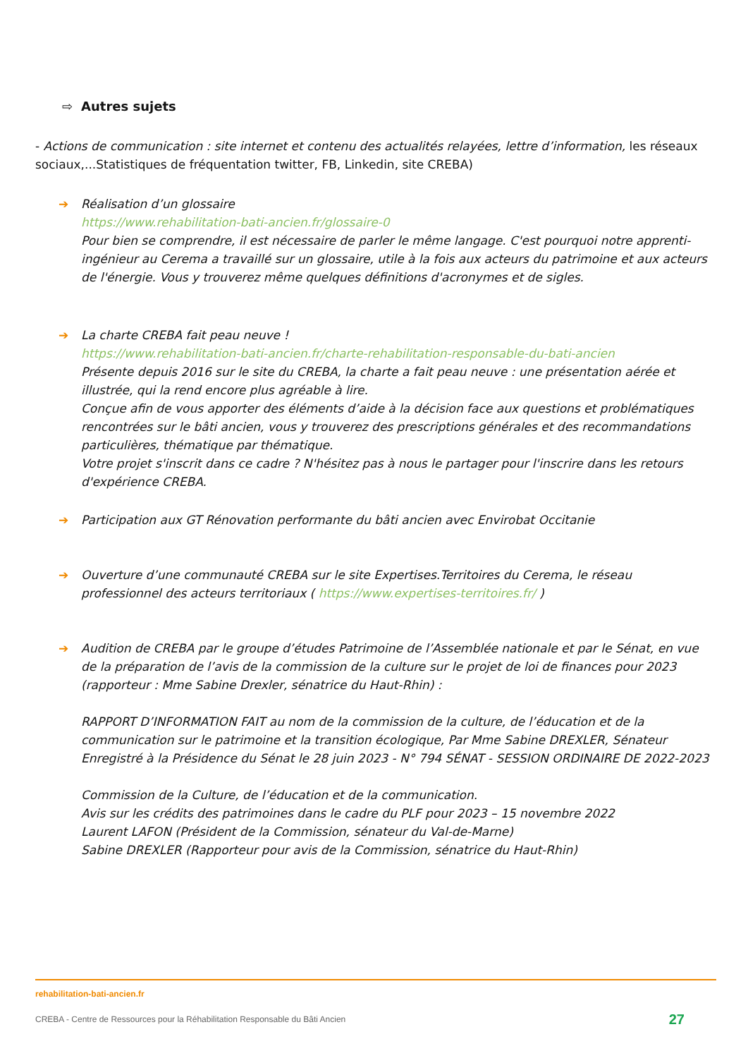⇨ Autres sujets
- Actions de communication : site internet et contenu des actualités relayées, lettre d’information, les réseaux sociaux,...Statistiques de fréquentation twitter, FB, Linkedin, site CREBA)
➔ Réalisation d’un glossaire
https://www.rehabilitation-bati-ancien.fr/glossaire-0
Pour bien se comprendre, il est nécessaire de parler le même langage. C'est pourquoi notre apprenti-ingénieur au Cerema a travaillé sur un glossaire, utile à la fois aux acteurs du patrimoine et aux acteurs de l'énergie. Vous y trouverez même quelques définitions d'acronymes et de sigles.
➔ La charte CREBA fait peau neuve !
https://www.rehabilitation-bati-ancien.fr/charte-rehabilitation-responsable-du-bati-ancien
Présente depuis 2016 sur le site du CREBA, la charte a fait peau neuve : une présentation aérée et illustrée, qui la rend encore plus agréable à lire.
Conçue afin de vous apporter des éléments d’aide à la décision face aux questions et problématiques rencontrées sur le bâti ancien, vous y trouverez des prescriptions générales et des recommandations particulières, thématique par thématique.
Votre projet s'inscrit dans ce cadre ? N'hésitez pas à nous le partager pour l'inscrire dans les retours d'expérience CREBA.
➔ Participation aux GT Rénovation performante du bâti ancien avec Envirobat Occitanie
➔ Ouverture d’une communauté CREBA sur le site Expertises.Territoires du Cerema, le réseau professionnel des acteurs territoriaux ( https://www.expertises-territoires.fr/ )
➔ Audition de CREBA par le groupe d’études Patrimoine de l’Assemblée nationale et par le Sénat, en vue de la préparation de l’avis de la commission de la culture sur le projet de loi de finances pour 2023 (rapporteur : Mme Sabine Drexler, sénatrice du Haut-Rhin) :
RAPPORT D’INFORMATION FAIT au nom de la commission de la culture, de l’éducation et de la communication sur le patrimoine et la transition écologique, Par Mme Sabine DREXLER, Sénateur Enregistré à la Présidence du Sénat le 28 juin 2023 - N° 794 SÉNAT - SESSION ORDINAIRE DE 2022-2023
Commission de la Culture, de l’éducation et de la communication.
Avis sur les crédits des patrimoines dans le cadre du PLF pour 2023 – 15 novembre 2022
Laurent LAFON (Président de la Commission, sénateur du Val-de-Marne)
Sabine DREXLER (Rapporteur pour avis de la Commission, sénatrice du Haut-Rhin)
rehabilitation-bati-ancien.fr
CREBA - Centre de Ressources pour la Réhabilitation Responsable du Bâti Ancien 27